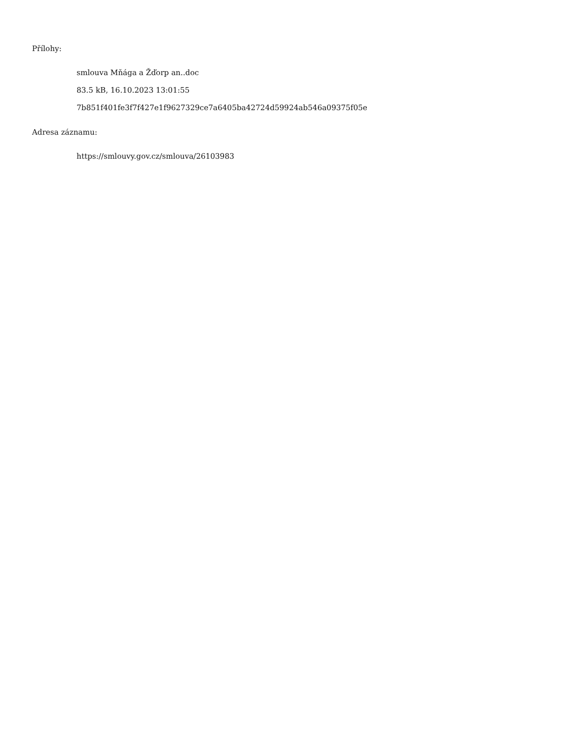Přílohy:
smlouva Mňága a Žďorp an..doc
83.5 kB, 16.10.2023 13:01:55
7b851f401fe3f7f427e1f9627329ce7a6405ba42724d59924ab546a09375f05e
Adresa záznamu:
https://smlouvy.gov.cz/smlouva/26103983